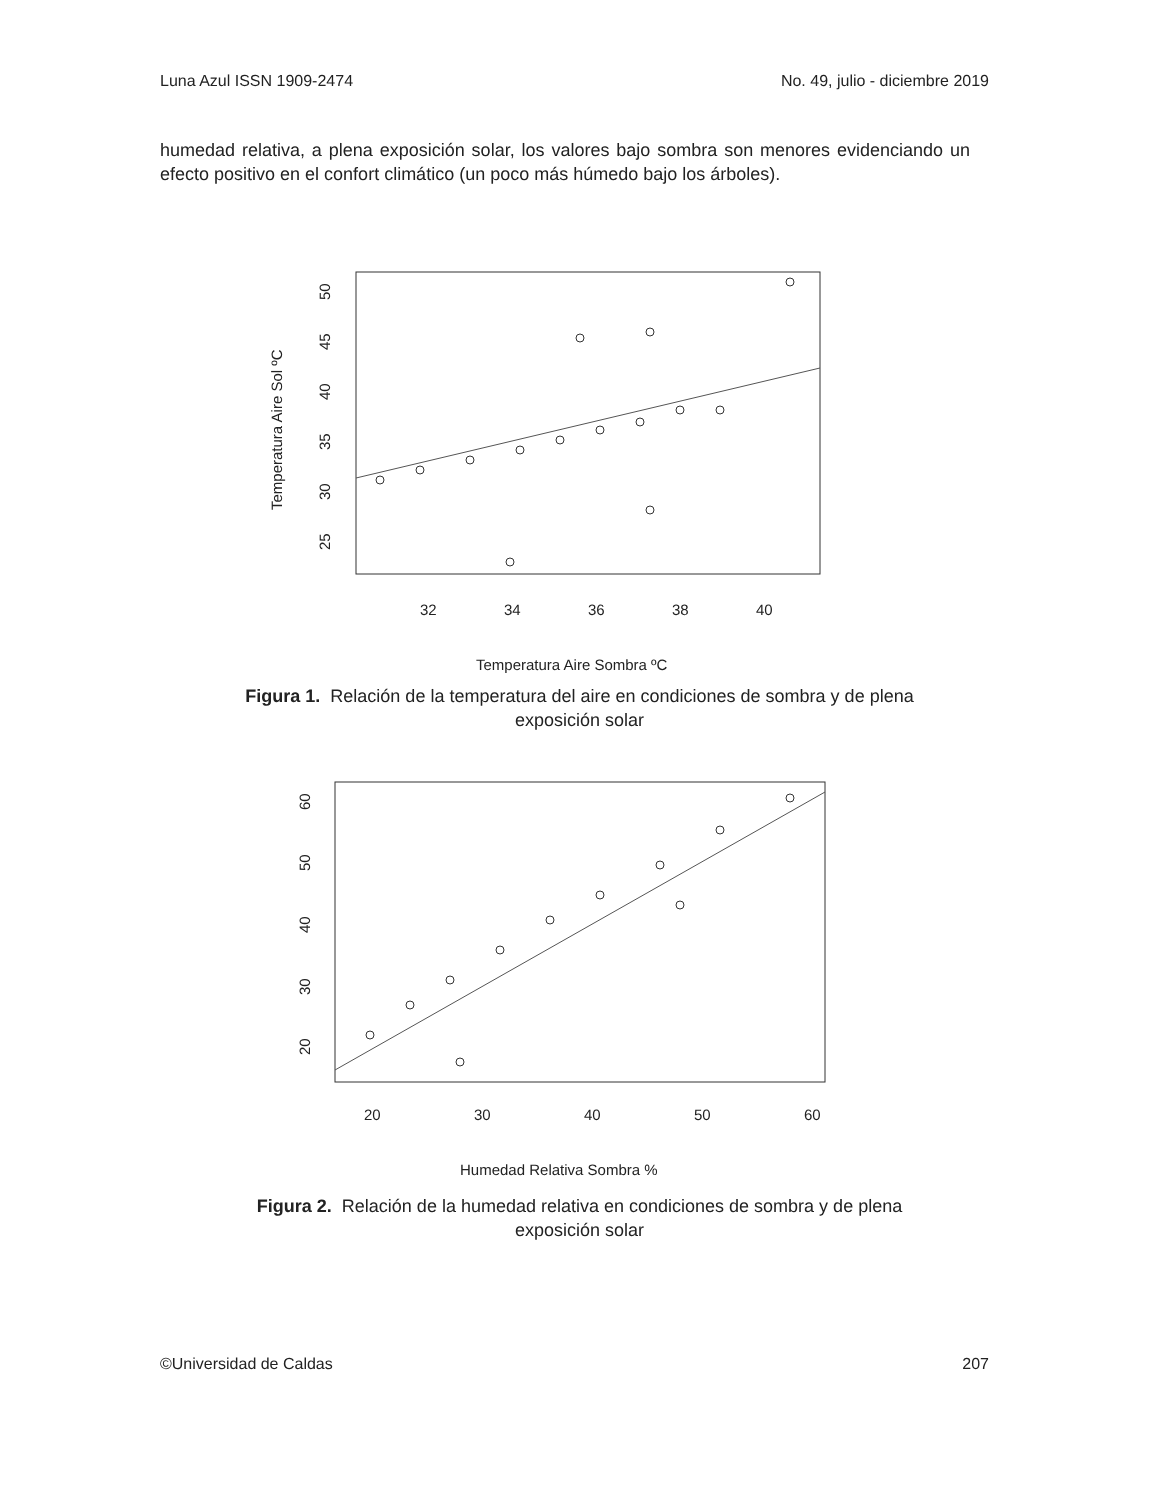Luna Azul ISSN 1909-2474 No. 49, julio - diciembre 2019
humedad relativa, a plena exposición solar, los valores bajo sombra son menores evidenciando un efecto positivo en el confort climático (un poco más húmedo bajo los árboles).
32
34
36
38
40
Temperatura Aire Sombra ºC
Temperatura Aire Sol ºC
25
30
35
40
45
50
Figura 1. Relación de la temperatura del aire en condiciones de sombra y de plena
exposición solar
20
30
40
50
60
Humedad Relativa Sombra %
20
30
40
50
60
Figura 2. Relación de la humedad relativa en condiciones de sombra y de plena
exposición solar
©Universidad de Caldas 207